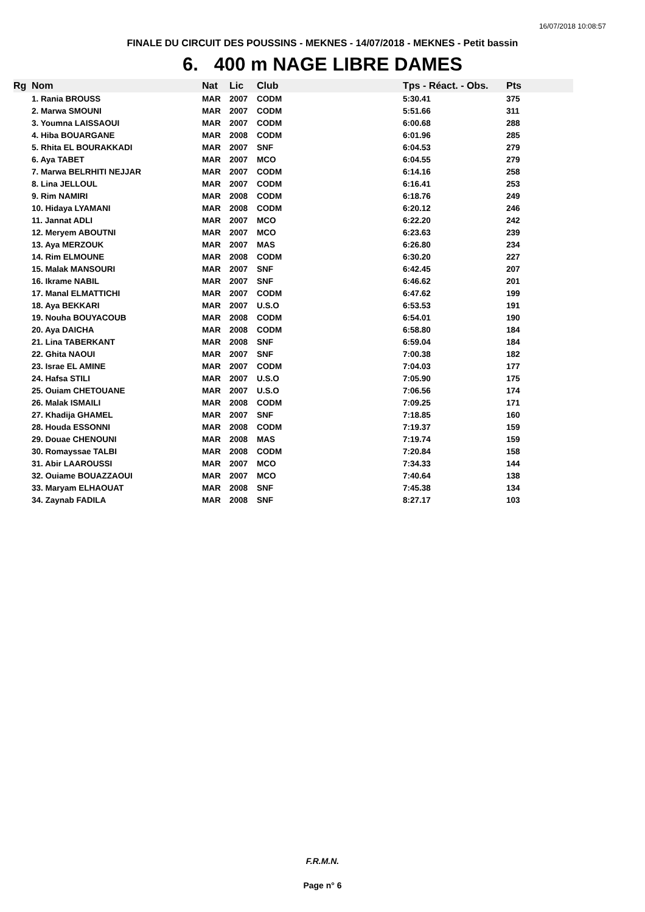16/07/2018 10:08:57
FINALE DU CIRCUIT DES POUSSINS - MEKNES - 14/07/2018 - MEKNES - Petit bassin
6. 400 m NAGE LIBRE DAMES
| Rg | Nom | Nat | Lic | Club | Tps - Réact. - Obs. | Pts |
| --- | --- | --- | --- | --- | --- | --- |
| | 1. Rania BROUSS | MAR | 2007 | CODM | 5:30.41 | 375 |
| | 2. Marwa SMOUNI | MAR | 2007 | CODM | 5:51.66 | 311 |
| | 3. Youmna LAISSAOUI | MAR | 2007 | CODM | 6:00.68 | 288 |
| | 4. Hiba BOUARGANE | MAR | 2008 | CODM | 6:01.96 | 285 |
| | 5. Rhita EL BOURAKKADI | MAR | 2007 | SNF | 6:04.53 | 279 |
| | 6. Aya TABET | MAR | 2007 | MCO | 6:04.55 | 279 |
| | 7. Marwa BELRHITI NEJJAR | MAR | 2007 | CODM | 6:14.16 | 258 |
| | 8. Lina JELLOUL | MAR | 2007 | CODM | 6:16.41 | 253 |
| | 9. Rim NAMIRI | MAR | 2008 | CODM | 6:18.76 | 249 |
| | 10. Hidaya LYAMANI | MAR | 2008 | CODM | 6:20.12 | 246 |
| | 11. Jannat ADLI | MAR | 2007 | MCO | 6:22.20 | 242 |
| | 12. Meryem ABOUTNI | MAR | 2007 | MCO | 6:23.63 | 239 |
| | 13. Aya MERZOUK | MAR | 2007 | MAS | 6:26.80 | 234 |
| | 14. Rim ELMOUNE | MAR | 2008 | CODM | 6:30.20 | 227 |
| | 15. Malak MANSOURI | MAR | 2007 | SNF | 6:42.45 | 207 |
| | 16. Ikrame NABIL | MAR | 2007 | SNF | 6:46.62 | 201 |
| | 17. Manal ELMATTICHI | MAR | 2007 | CODM | 6:47.62 | 199 |
| | 18. Aya BEKKARI | MAR | 2007 | U.S.O | 6:53.53 | 191 |
| | 19. Nouha BOUYACOUB | MAR | 2008 | CODM | 6:54.01 | 190 |
| | 20. Aya DAICHA | MAR | 2008 | CODM | 6:58.80 | 184 |
| | 21. Lina TABERKANT | MAR | 2008 | SNF | 6:59.04 | 184 |
| | 22. Ghita NAOUI | MAR | 2007 | SNF | 7:00.38 | 182 |
| | 23. Israe EL AMINE | MAR | 2007 | CODM | 7:04.03 | 177 |
| | 24. Hafsa STILI | MAR | 2007 | U.S.O | 7:05.90 | 175 |
| | 25. Ouiam CHETOUANE | MAR | 2007 | U.S.O | 7:06.56 | 174 |
| | 26. Malak ISMAILI | MAR | 2008 | CODM | 7:09.25 | 171 |
| | 27. Khadija GHAMEL | MAR | 2007 | SNF | 7:18.85 | 160 |
| | 28. Houda ESSONNI | MAR | 2008 | CODM | 7:19.37 | 159 |
| | 29. Douae CHENOUNI | MAR | 2008 | MAS | 7:19.74 | 159 |
| | 30. Romayssae TALBI | MAR | 2008 | CODM | 7:20.84 | 158 |
| | 31. Abir LAAROUSSI | MAR | 2007 | MCO | 7:34.33 | 144 |
| | 32. Ouiame BOUAZZAOUI | MAR | 2007 | MCO | 7:40.64 | 138 |
| | 33. Maryam ELHAOUAT | MAR | 2008 | SNF | 7:45.38 | 134 |
| | 34. Zaynab FADILA | MAR | 2008 | SNF | 8:27.17 | 103 |
F.R.M.N.
Page n° 6